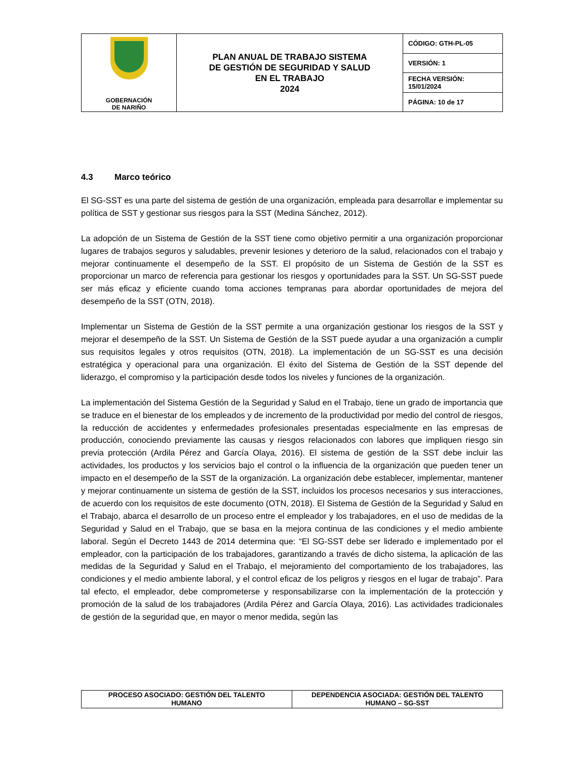| GOBERNACIÓN DE NARIÑO | PLAN ANUAL DE TRABAJO SISTEMA DE GESTIÓN DE SEGURIDAD Y SALUD EN EL TRABAJO 2024 | CÓDIGO: GTH-PL-05 |
| | | VERSIÓN: 1 |
| | | FECHA VERSIÓN: 15/01/2024 |
| | | PÁGINA: 10 de 17 |
4.3 Marco teórico
El SG-SST es una parte del sistema de gestión de una organización, empleada para desarrollar e implementar su política de SST y gestionar sus riesgos para la SST (Medina Sánchez, 2012).
La adopción de un Sistema de Gestión de la SST tiene como objetivo permitir a una organización proporcionar lugares de trabajos seguros y saludables, prevenir lesiones y deterioro de la salud, relacionados con el trabajo y mejorar continuamente el desempeño de la SST. El propósito de un Sistema de Gestión de la SST es proporcionar un marco de referencia para gestionar los riesgos y oportunidades para la SST. Un SG-SST puede ser más eficaz y eficiente cuando toma acciones tempranas para abordar oportunidades de mejora del desempeño de la SST (OTN, 2018).
Implementar un Sistema de Gestión de la SST permite a una organización gestionar los riesgos de la SST y mejorar el desempeño de la SST. Un Sistema de Gestión de la SST puede ayudar a una organización a cumplir sus requisitos legales y otros requisitos (OTN, 2018). La implementación de un SG-SST es una decisión estratégica y operacional para una organización. El éxito del Sistema de Gestión de la SST depende del liderazgo, el compromiso y la participación desde todos los niveles y funciones de la organización.
La implementación del Sistema Gestión de la Seguridad y Salud en el Trabajo, tiene un grado de importancia que se traduce en el bienestar de los empleados y de incremento de la productividad por medio del control de riesgos, la reducción de accidentes y enfermedades profesionales presentadas especialmente en las empresas de producción, conociendo previamente las causas y riesgos relacionados con labores que impliquen riesgo sin previa protección (Ardila Pérez and García Olaya, 2016). El sistema de gestión de la SST debe incluir las actividades, los productos y los servicios bajo el control o la influencia de la organización que pueden tener un impacto en el desempeño de la SST de la organización. La organización debe establecer, implementar, mantener y mejorar continuamente un sistema de gestión de la SST, incluidos los procesos necesarios y sus interacciones, de acuerdo con los requisitos de este documento (OTN, 2018). El Sistema de Gestión de la Seguridad y Salud en el Trabajo, abarca el desarrollo de un proceso entre el empleador y los trabajadores, en el uso de medidas de la Seguridad y Salud en el Trabajo, que se basa en la mejora continua de las condiciones y el medio ambiente laboral. Según el Decreto 1443 de 2014 determina que: “El SG-SST debe ser liderado e implementado por el empleador, con la participación de los trabajadores, garantizando a través de dicho sistema, la aplicación de las medidas de la Seguridad y Salud en el Trabajo, el mejoramiento del comportamiento de los trabajadores, las condiciones y el medio ambiente laboral, y el control eficaz de los peligros y riesgos en el lugar de trabajo”. Para tal efecto, el empleador, debe comprometerse y responsabilizarse con la implementación de la protección y promoción de la salud de los trabajadores (Ardila Pérez and García Olaya, 2016). Las actividades tradicionales de gestión de la seguridad que, en mayor o menor medida, según las
| PROCESO ASOCIADO: GESTIÓN DEL TALENTO HUMANO | DEPENDENCIA ASOCIADA: GESTIÓN DEL TALENTO HUMANO – SG-SST |